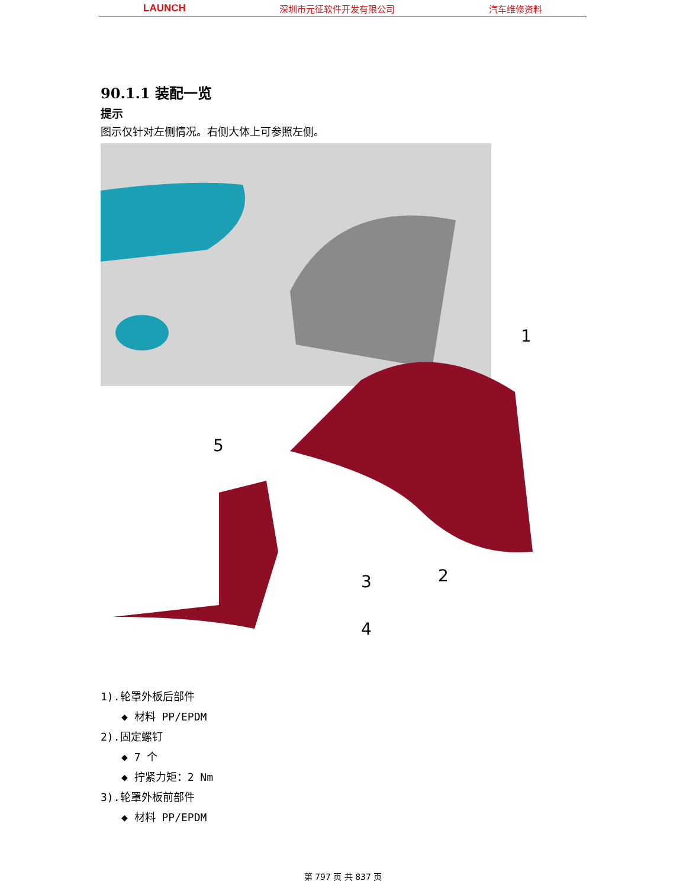LAUNCH 深圳市元征软件开发有限公司 汽车维修资料
90.1.1 装配一览
提示
图示仅针对左侧情况。右侧大体上可参照左侧。
1
2
3
4
5
1).轮罩外板后部件
◆ 材料 PP/EPDM
2).固定螺钉
◆ 7 个
◆ 拧紧力矩：2 Nm
3).轮罩外板前部件
◆ 材料 PP/EPDM
第 797 页 共 837 页